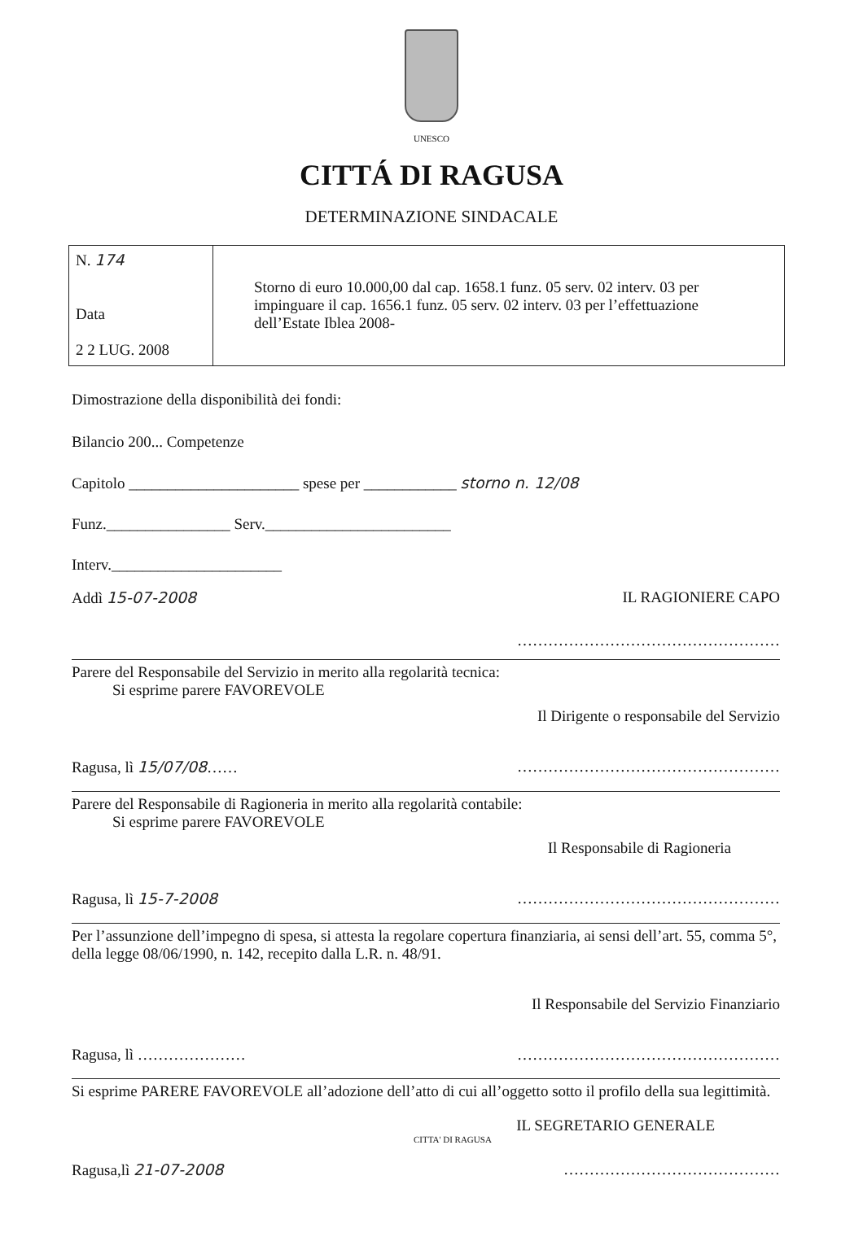UNESCO
CITTÁ DI RAGUSA
DETERMINAZIONE SINDACALE
| N. 174 Data 2 2 LUG. 2008 | Storno di euro 10.000,00 dal cap. 1658.1 funz. 05 serv. 02 interv. 03 per impinguare il cap. 1656.1 funz. 05 serv. 02 interv. 03 per l’effettuazione dell’Estate Iblea 2008- |
Dimostrazione della disponibilità dei fondi:
Bilancio 200... Competenze
Capitolo ______________________ spese per ____________ storno n. 12/08
Funz.________________ Serv.________________________
Interv.______________________
Addì 15-07-2008 IL RAGIONIERE CAPO
……………………………………………
Parere del Responsabile del Servizio in merito alla regolarità tecnica:
Si esprime parere FAVOREVOLE
Il Dirigente o responsabile del Servizio
Ragusa, lì 15/07/08…… ……………………………………………
Parere del Responsabile di Ragioneria in merito alla regolarità contabile:
Si esprime parere FAVOREVOLE
Il Responsabile di Ragioneria
Ragusa, lì 15-7-2008 ……………………………………………
Per l’assunzione dell’impegno di spesa, si attesta la regolare copertura finanziaria, ai sensi dell’art. 55, comma 5°, della legge 08/06/1990, n. 142, recepito dalla L.R. n. 48/91.
Il Responsabile del Servizio Finanziario
Ragusa, lì ………………… ……………………………………………
Si esprime PARERE FAVOREVOLE all’adozione dell’atto di cui all’oggetto sotto il profilo della sua legittimità.
IL SEGRETARIO GENERALE
CITTA' DI RAGUSA
Ragusa,lì 21-07-2008 ……………………………………